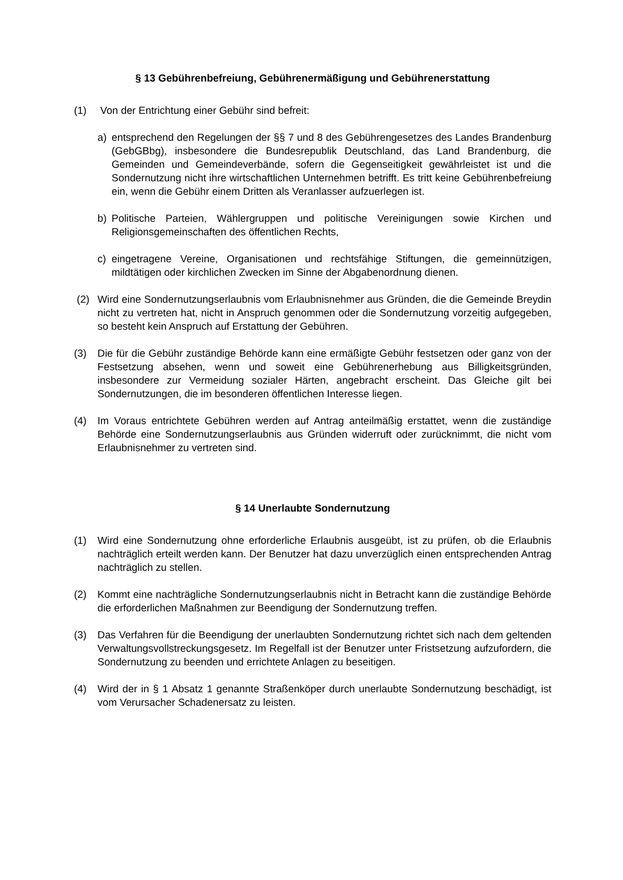§ 13 Gebührenbefreiung, Gebührenermäßigung und Gebührenerstattung
(1) Von der Entrichtung einer Gebühr sind befreit:
a) entsprechend den Regelungen der §§ 7 und 8 des Gebührengesetzes des Landes Brandenburg (GebGBbg), insbesondere die Bundesrepublik Deutschland, das Land Brandenburg, die Gemeinden und Gemeindeverbände, sofern die Gegenseitigkeit gewährleistet ist und die Sondernutzung nicht ihre wirtschaftlichen Unternehmen betrifft. Es tritt keine Gebührenbefreiung ein, wenn die Gebühr einem Dritten als Veranlasser aufzuerlegen ist.
b) Politische Parteien, Wählergruppen und politische Vereinigungen sowie Kirchen und Religionsgemeinschaften des öffentlichen Rechts,
c) eingetragene Vereine, Organisationen und rechtsfähige Stiftungen, die gemeinnützigen, mildtätigen oder kirchlichen Zwecken im Sinne der Abgabenordnung dienen.
(2) Wird eine Sondernutzungserlaubnis vom Erlaubnisnehmer aus Gründen, die die Gemeinde Breydin nicht zu vertreten hat, nicht in Anspruch genommen oder die Sondernutzung vorzeitig aufgegeben, so besteht kein Anspruch auf Erstattung der Gebühren.
(3) Die für die Gebühr zuständige Behörde kann eine ermäßigte Gebühr festsetzen oder ganz von der Festsetzung absehen, wenn und soweit eine Gebührenerhebung aus Billigkeitsgründen, insbesondere zur Vermeidung sozialer Härten, angebracht erscheint. Das Gleiche gilt bei Sondernutzungen, die im besonderen öffentlichen Interesse liegen.
(4) Im Voraus entrichtete Gebühren werden auf Antrag anteilmäßig erstattet, wenn die zuständige Behörde eine Sondernutzungserlaubnis aus Gründen widerruft oder zurücknimmt, die nicht vom Erlaubnisnehmer zu vertreten sind.
§ 14 Unerlaubte Sondernutzung
(1) Wird eine Sondernutzung ohne erforderliche Erlaubnis ausgeübt, ist zu prüfen, ob die Erlaubnis nachträglich erteilt werden kann. Der Benutzer hat dazu unverzüglich einen entsprechenden Antrag nachträglich zu stellen.
(2) Kommt eine nachträgliche Sondernutzungserlaubnis nicht in Betracht kann die zuständige Behörde die erforderlichen Maßnahmen zur Beendigung der Sondernutzung treffen.
(3) Das Verfahren für die Beendigung der unerlaubten Sondernutzung richtet sich nach dem geltenden Verwaltungsvollstreckungsgesetz. Im Regelfall ist der Benutzer unter Fristsetzung aufzufordern, die Sondernutzung zu beenden und errichtete Anlagen zu beseitigen.
(4) Wird der in § 1 Absatz 1 genannte Straßenköper durch unerlaubte Sondernutzung beschädigt, ist vom Verursacher Schadenersatz zu leisten.